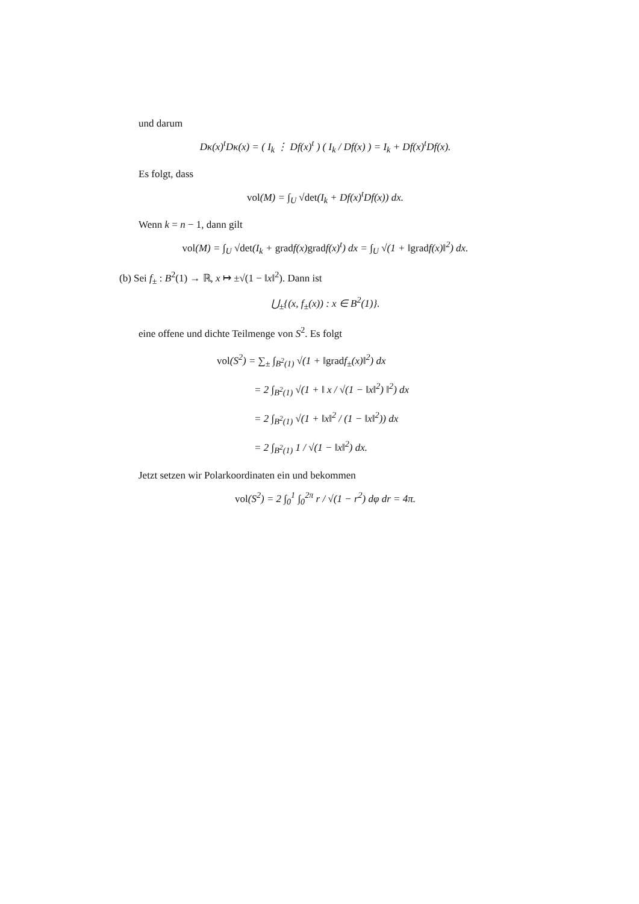und darum
Dκ(x)<sup>t</sup>Dκ(x) = ( I<sub>k</sub> ⋮ Df(x)<sup>t</sup> ) ( I<sub>k</sub> / Df(x) ) = I<sub>k</sub> + Df(x)<sup>t</sup>Df(x).
Es folgt, dass
vol(M) = ∫<sub>U</sub> √det(I<sub>k</sub> + Df(x)<sup>t</sup>Df(x)) dx.
Wenn k = n − 1, dann gilt
vol(M) = ∫<sub>U</sub> √det(I<sub>k</sub> + gradf(x)gradf(x)<sup>t</sup>) dx = ∫<sub>U</sub> √(1 + ‖gradf(x)‖<sup>2</sup>) dx.
(b) Sei f<sub>±</sub> : B<sup>2</sup>(1) → ℝ, x ↦ ±√(1 − ‖x‖<sup>2</sup>). Dann ist
⋃<sub>±</sub>{(x, f<sub>±</sub>(x)) : x ∈ B<sup>2</sup>(1)}.
eine offene und dichte Teilmenge von S<sup>2</sup>. Es folgt
vol(S<sup>2</sup>) = ∑<sub>±</sub> ∫<sub>B<sup>2</sup>(1)</sub> √(1 + ‖gradf<sub>±</sub>(x)‖<sup>2</sup>) dx
= 2 ∫<sub>B<sup>2</sup>(1)</sub> √(1 + ‖ x / √(1 − ‖x‖<sup>2</sup>) ‖<sup>2</sup>) dx
= 2 ∫<sub>B<sup>2</sup>(1)</sub> √(1 + ‖x‖<sup>2</sup> / (1 − ‖x‖<sup>2</sup>)) dx
= 2 ∫<sub>B<sup>2</sup>(1)</sub> 1 / √(1 − ‖x‖<sup>2</sup>) dx.
Jetzt setzen wir Polarkoordinaten ein und bekommen
vol(S<sup>2</sup>) = 2 ∫<sub>0</sub><sup>1</sup> ∫<sub>0</sub><sup>2π</sup> r / √(1 − r<sup>2</sup>) dφ dr = 4π.